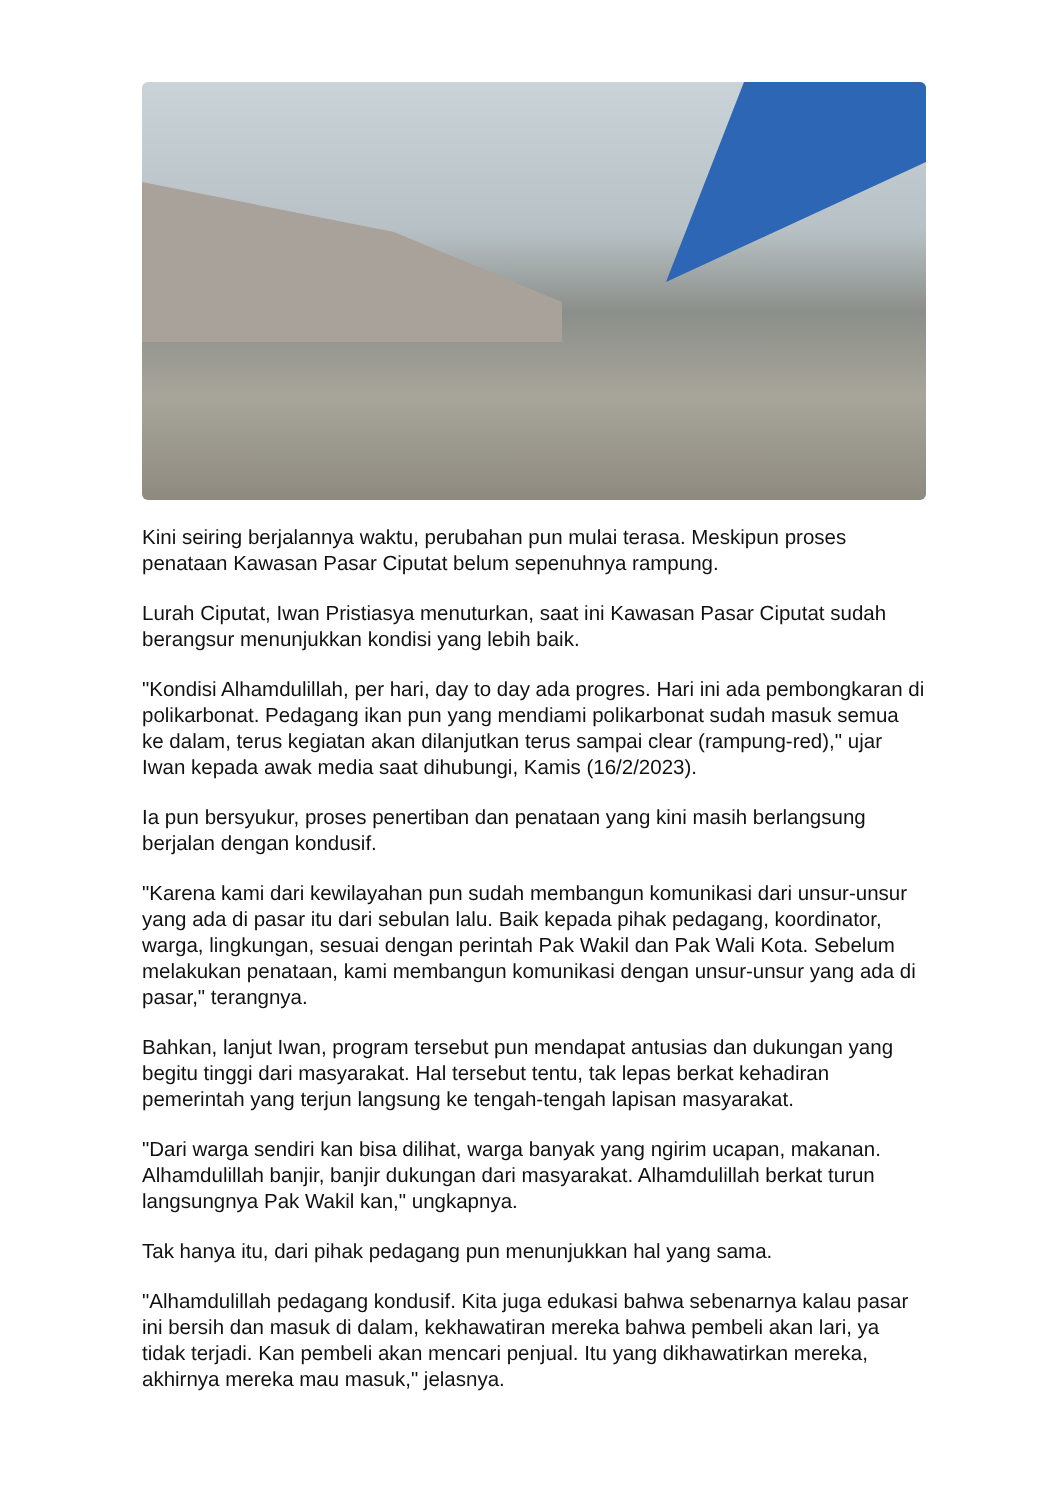Kini seiring berjalannya waktu, perubahan pun mulai terasa. Meskipun proses penataan Kawasan Pasar Ciputat belum sepenuhnya rampung.
Lurah Ciputat, Iwan Pristiasya menuturkan, saat ini Kawasan Pasar Ciputat sudah berangsur menunjukkan kondisi yang lebih baik.
"Kondisi Alhamdulillah, per hari, day to day ada progres. Hari ini ada pembongkaran di polikarbonat. Pedagang ikan pun yang mendiami polikarbonat sudah masuk semua ke dalam, terus kegiatan akan dilanjutkan terus sampai clear (rampung-red)," ujar Iwan kepada awak media saat dihubungi, Kamis (16/2/2023).
Ia pun bersyukur, proses penertiban dan penataan yang kini masih berlangsung berjalan dengan kondusif.
"Karena kami dari kewilayahan pun sudah membangun komunikasi dari unsur-unsur yang ada di pasar itu dari sebulan lalu. Baik kepada pihak pedagang, koordinator, warga, lingkungan, sesuai dengan perintah Pak Wakil dan Pak Wali Kota. Sebelum melakukan penataan, kami membangun komunikasi dengan unsur-unsur yang ada di pasar," terangnya.
Bahkan, lanjut Iwan, program tersebut pun mendapat antusias dan dukungan yang begitu tinggi dari masyarakat. Hal tersebut tentu, tak lepas berkat kehadiran pemerintah yang terjun langsung ke tengah-tengah lapisan masyarakat.
"Dari warga sendiri kan bisa dilihat, warga banyak yang ngirim ucapan, makanan. Alhamdulillah banjir, banjir dukungan dari masyarakat. Alhamdulillah berkat turun langsungnya Pak Wakil kan," ungkapnya.
Tak hanya itu, dari pihak pedagang pun menunjukkan hal yang sama.
"Alhamdulillah pedagang kondusif. Kita juga edukasi bahwa sebenarnya kalau pasar ini bersih dan masuk di dalam, kekhawatiran mereka bahwa pembeli akan lari, ya tidak terjadi. Kan pembeli akan mencari penjual. Itu yang dikhawatirkan mereka, akhirnya mereka mau masuk," jelasnya.